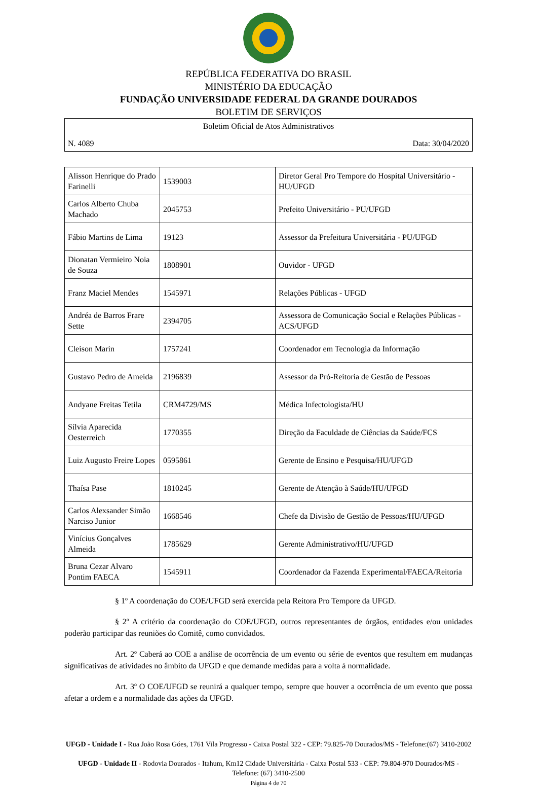REPÚBLICA FEDERATIVA DO BRASIL
MINISTÉRIO DA EDUCAÇÃO
FUNDAÇÃO UNIVERSIDADE FEDERAL DA GRANDE DOURADOS
BOLETIM DE SERVIÇOS
Boletim Oficial de Atos Administrativos
N. 4089 Data: 30/04/2020
| Alisson Henrique do Prado Farinelli | 1539003 | Diretor Geral Pro Tempore do Hospital Universitário - HU/UFGD |
| Carlos Alberto Chuba Machado | 2045753 | Prefeito Universitário - PU/UFGD |
| Fábio Martins de Lima | 19123 | Assessor da Prefeitura Universitária - PU/UFGD |
| Dionatan Vermieiro Noia de Souza | 1808901 | Ouvidor - UFGD |
| Franz Maciel Mendes | 1545971 | Relações Públicas - UFGD |
| Andréa de Barros Frare Sette | 2394705 | Assessora de Comunicação Social e Relações Públicas - ACS/UFGD |
| Cleison Marin | 1757241 | Coordenador em Tecnologia da Informação |
| Gustavo Pedro de Ameida | 2196839 | Assessor da Pró-Reitoria de Gestão de Pessoas |
| Andyane Freitas Tetila | CRM4729/MS | Médica Infectologista/HU |
| Sílvia Aparecida Oesterreich | 1770355 | Direção da Faculdade de Ciências da Saúde/FCS |
| Luiz Augusto Freire Lopes | 0595861 | Gerente de Ensino e Pesquisa/HU/UFGD |
| Thaísa Pase | 1810245 | Gerente de Atenção à Saúde/HU/UFGD |
| Carlos Alexsander Simão Narciso Junior | 1668546 | Chefe da Divisão de Gestão de Pessoas/HU/UFGD |
| Vinícius Gonçalves Almeida | 1785629 | Gerente Administrativo/HU/UFGD |
| Bruna Cezar Alvaro Pontim FAECA | 1545911 | Coordenador da Fazenda Experimental/FAECA/Reitoria |
§ 1º A coordenação do COE/UFGD será exercida pela Reitora Pro Tempore da UFGD.
§ 2º A critério da coordenação do COE/UFGD, outros representantes de órgãos, entidades e/ou unidades poderão participar das reuniões do Comitê, como convidados.
Art. 2º Caberá ao COE a análise de ocorrência de um evento ou série de eventos que resultem em mudanças significativas de atividades no âmbito da UFGD e que demande medidas para a volta à normalidade.
Art. 3º O COE/UFGD se reunirá a qualquer tempo, sempre que houver a ocorrência de um evento que possa afetar a ordem e a normalidade das ações da UFGD.
UFGD - Unidade I - Rua João Rosa Góes, 1761 Vila Progresso - Caixa Postal 322 - CEP: 79.825-70 Dourados/MS - Telefone:(67) 3410-2002
UFGD - Unidade II - Rodovia Dourados - Itahum, Km12 Cidade Universitária - Caixa Postal 533 - CEP: 79.804-970 Dourados/MS - Telefone: (67) 3410-2500
Página 4 de 70